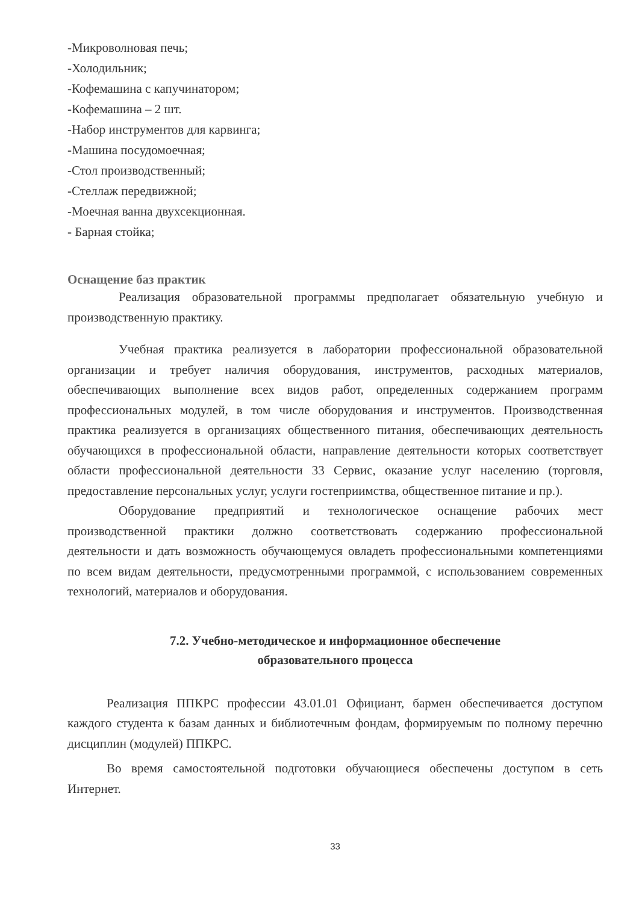-Микроволновая печь;
-Холодильник;
-Кофемашина с капучинатором;
-Кофемашина – 2 шт.
-Набор инструментов для карвинга;
-Машина посудомоечная;
-Стол производственный;
-Стеллаж передвижной;
-Моечная ванна двухсекционная.
- Барная стойка;
Оснащение баз практик
Реализация образовательной программы предполагает обязательную учебную и производственную практику.
Учебная практика реализуется в лаборатории профессиональной образовательной организации и требует наличия оборудования, инструментов, расходных материалов, обеспечивающих выполнение всех видов работ, определенных содержанием программ профессиональных модулей, в том числе оборудования и инструментов. Производственная практика реализуется в организациях общественного питания, обеспечивающих деятельность обучающихся в профессиональной области, направление деятельности которых соответствует области профессиональной деятельности 33 Сервис, оказание услуг населению (торговля, предоставление персональных услуг, услуги гостеприимства, общественное питание и пр.).
Оборудование предприятий и технологическое оснащение рабочих мест производственной практики должно соответствовать содержанию профессиональной деятельности и дать возможность обучающемуся овладеть профессиональными компетенциями по всем видам деятельности, предусмотренными программой, с использованием современных технологий, материалов и оборудования.
7.2. Учебно-методическое и информационное обеспечение
образовательного процесса
Реализация ППКРС профессии 43.01.01 Официант, бармен обеспечивается доступом каждого студента к базам данных и библиотечным фондам, формируемым по полному перечню дисциплин (модулей) ППКРС.
Во время самостоятельной подготовки обучающиеся обеспечены доступом в сеть Интернет.
33